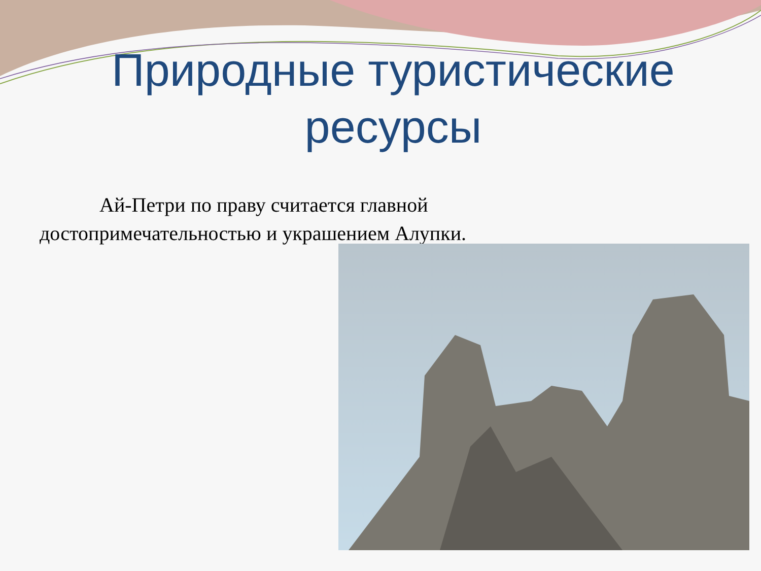Природные туристические
ресурсы
Ай-Петри по праву считается главной достопримечательностью и украшением Алупки.